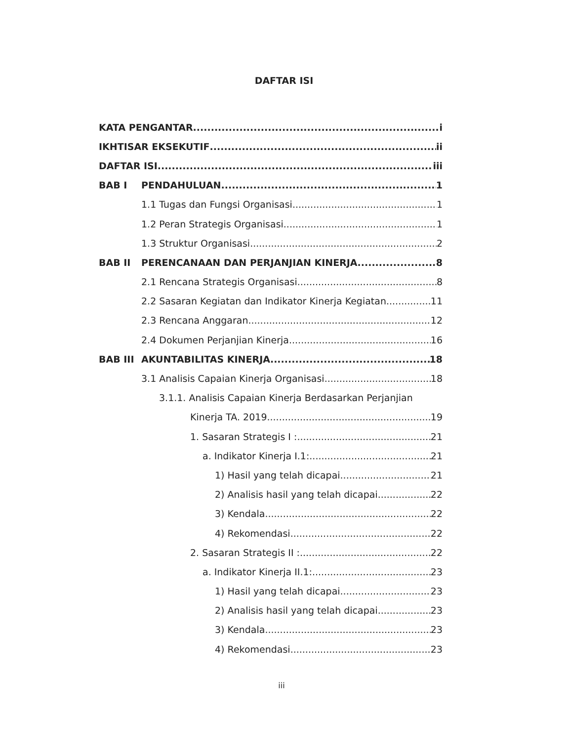DAFTAR ISI
KATA PENGANTAR i
IKHTISAR EKSEKUTIF ii
DAFTAR ISI iii
BAB I PENDAHULUAN 1
1.1 Tugas dan Fungsi Organisasi 1
1.2 Peran Strategis Organisasi 1
1.3 Struktur Organisasi 2
BAB II PERENCANAAN DAN PERJANJIAN KINERJA 8
2.1 Rencana Strategis Organisasi 8
2.2 Sasaran Kegiatan dan Indikator Kinerja Kegiatan 11
2.3 Rencana Anggaran 12
2.4 Dokumen Perjanjian Kinerja 16
BAB III AKUNTABILITAS KINERJA 18
3.1 Analisis Capaian Kinerja Organisasi 18
3.1.1. Analisis Capaian Kinerja Berdasarkan Perjanjian
Kinerja TA. 2019 19
1. Sasaran Strategis I : 21
a. Indikator Kinerja I.1: 21
1) Hasil yang telah dicapai 21
2) Analisis hasil yang telah dicapai 22
3) Kendala 22
4) Rekomendasi 22
2. Sasaran Strategis II : 22
a. Indikator Kinerja II.1: 23
1) Hasil yang telah dicapai 23
2) Analisis hasil yang telah dicapai 23
3) Kendala 23
4) Rekomendasi 23
iii